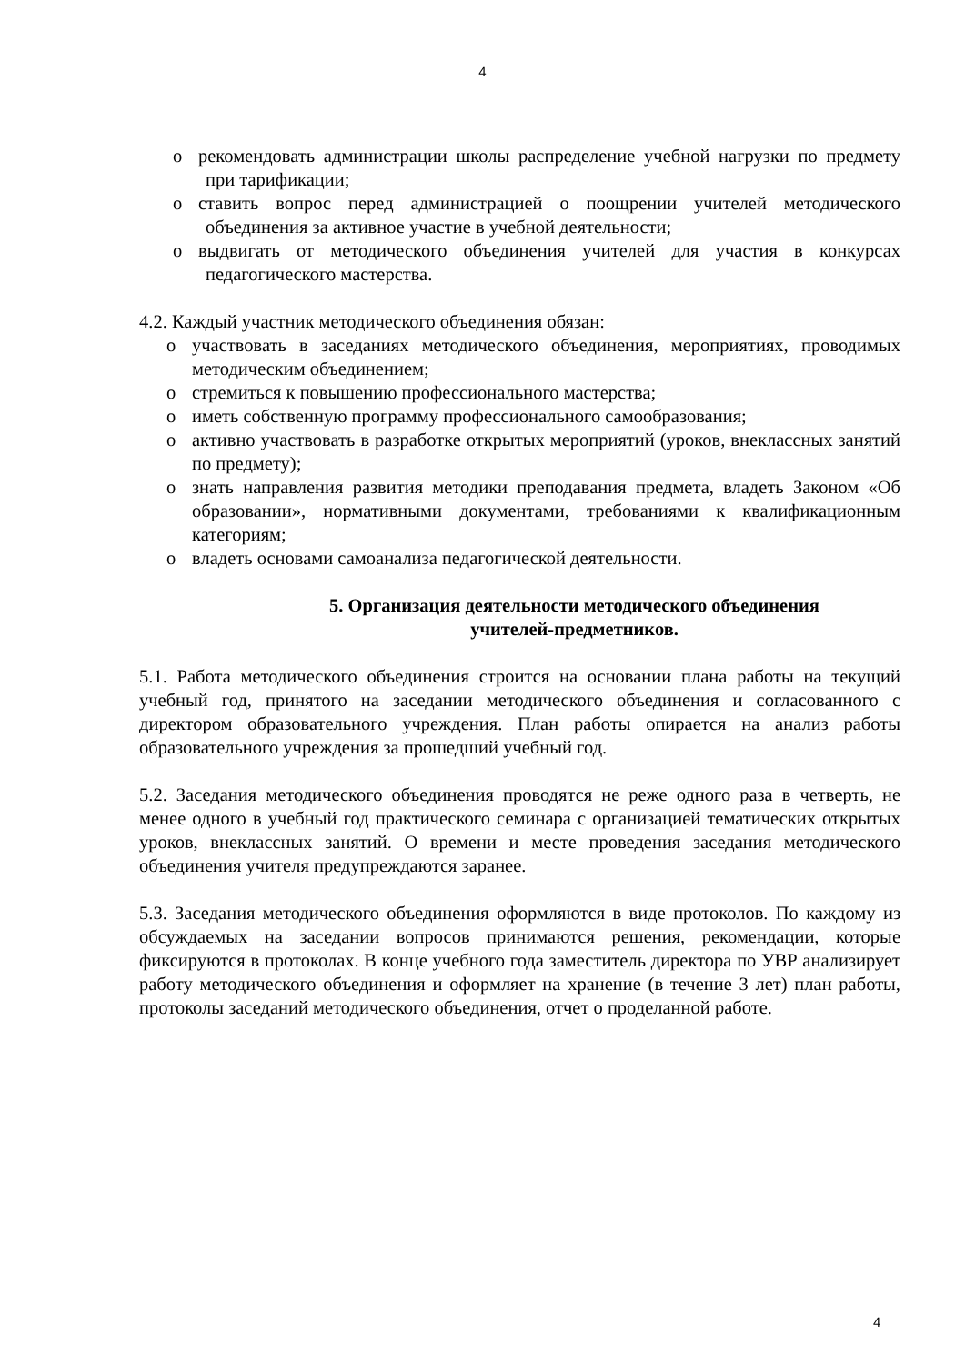4
o рекомендовать администрации школы распределение учебной нагрузки по предмету при тарификации;
o ставить вопрос перед администрацией о поощрении учителей методического объединения за активное участие в учебной деятельности;
o выдвигать от методического объединения учителей для участия в конкурсах педагогического мастерства.
4.2. Каждый участник методического объединения обязан:
o участвовать в заседаниях методического объединения, мероприятиях, проводимых методическим объединением;
o стремиться к повышению профессионального мастерства;
o иметь собственную программу профессионального самообразования;
o активно участвовать в разработке открытых мероприятий (уроков, внеклассных занятий по предмету);
o знать направления развития методики преподавания предмета, владеть Законом «Об образовании», нормативными документами, требованиями к квалификационным категориям;
o владеть основами самоанализа педагогической деятельности.
5. Организация деятельности методического объединения
учителей-предметников.
5.1. Работа методического объединения строится на основании плана работы на текущий учебный год, принятого на заседании методического объединения и согласованного с директором образовательного учреждения. План работы опирается на анализ работы образовательного учреждения за прошедший учебный год.
5.2. Заседания методического объединения проводятся не реже одного раза в четверть, не менее одного в учебный год практического семинара с организацией тематических открытых уроков, внеклассных занятий. О времени и месте проведения заседания методического объединения учителя предупреждаются заранее.
5.3. Заседания методического объединения оформляются в виде протоколов. По каждому из обсуждаемых на заседании вопросов принимаются решения, рекомендации, которые фиксируются в протоколах. В конце учебного года заместитель директора по УВР анализирует работу методического объединения и оформляет на хранение (в течение 3 лет) план работы, протоколы заседаний методического объединения, отчет о проделанной работе.
4